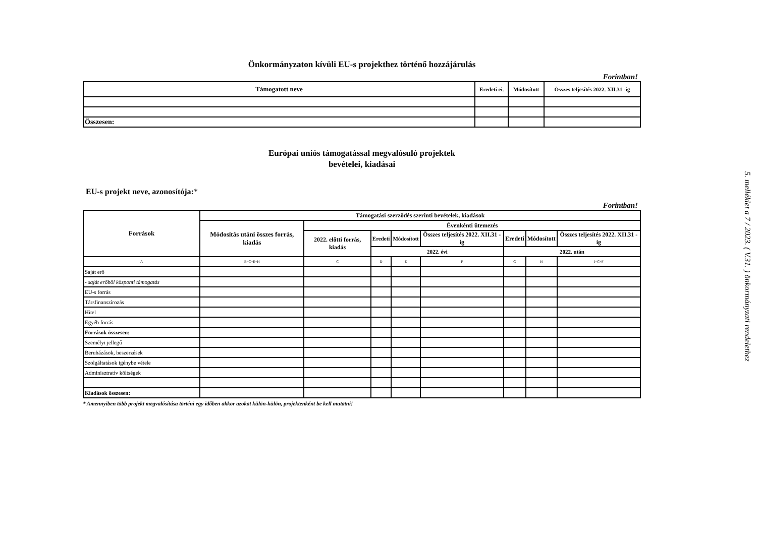Önkormányzaton kívüli EU-s projekthez történő hozzájárulás
Forintban!
| Támogatott neve | Eredeti ei. | Módosított | Összes teljesítés 2022. XII.31 -ig |
| --- | --- | --- | --- |
| Összesen: | | | |
Európai uniós támogatással megvalósuló projektek
bevételei, kiadásai
EU-s projekt neve, azonosítója:*
Forintban!
| Források | Támogatási szerződés szerinti bevételek, kiadások | | | | | | | |
| --- | --- | --- | --- | --- | --- | --- | --- | --- |
| | Módosítás utáni összes forrás, kiadás | Évenkénti ütemezés | | | | | | |
| | | 2022. előtti forrás, kiadás | Eredeti | Módosított | Összes teljesítés 2022. XII.31 -ig | Eredeti | Módosított | Összes teljesítés 2022. XII.31 -ig |
| | | | 2022. évi | | | 2022. után | | |
| A | B=C+E+H | C | D | E | F | G | H | I=C+F |
| Saját erő | | | | | | | | |
| - saját erőből központi támogatás | | | | | | | | |
| EU-s forrás | | | | | | | | |
| Társfinanszírozás | | | | | | | | |
| Hitel | | | | | | | | |
| Egyéb forrás | | | | | | | | |
| Források összesen: | | | | | | | | |
| Személyi jellegű | | | | | | | | |
| Beruházások, beszerzések | | | | | | | | |
| Szolgáltatások igénybe vétele | | | | | | | | |
| Adminisztratív költségek | | | | | | | | |
| Kiadások összesen: | | | | | | | | |
* Amennyiben több projekt megvalósítása történi egy időben akkor azokat külön-külön, projektenként be kell mutatni!
5. melléklet a 7 / 2023. ( V.31. ) önkormányzati rendelethez